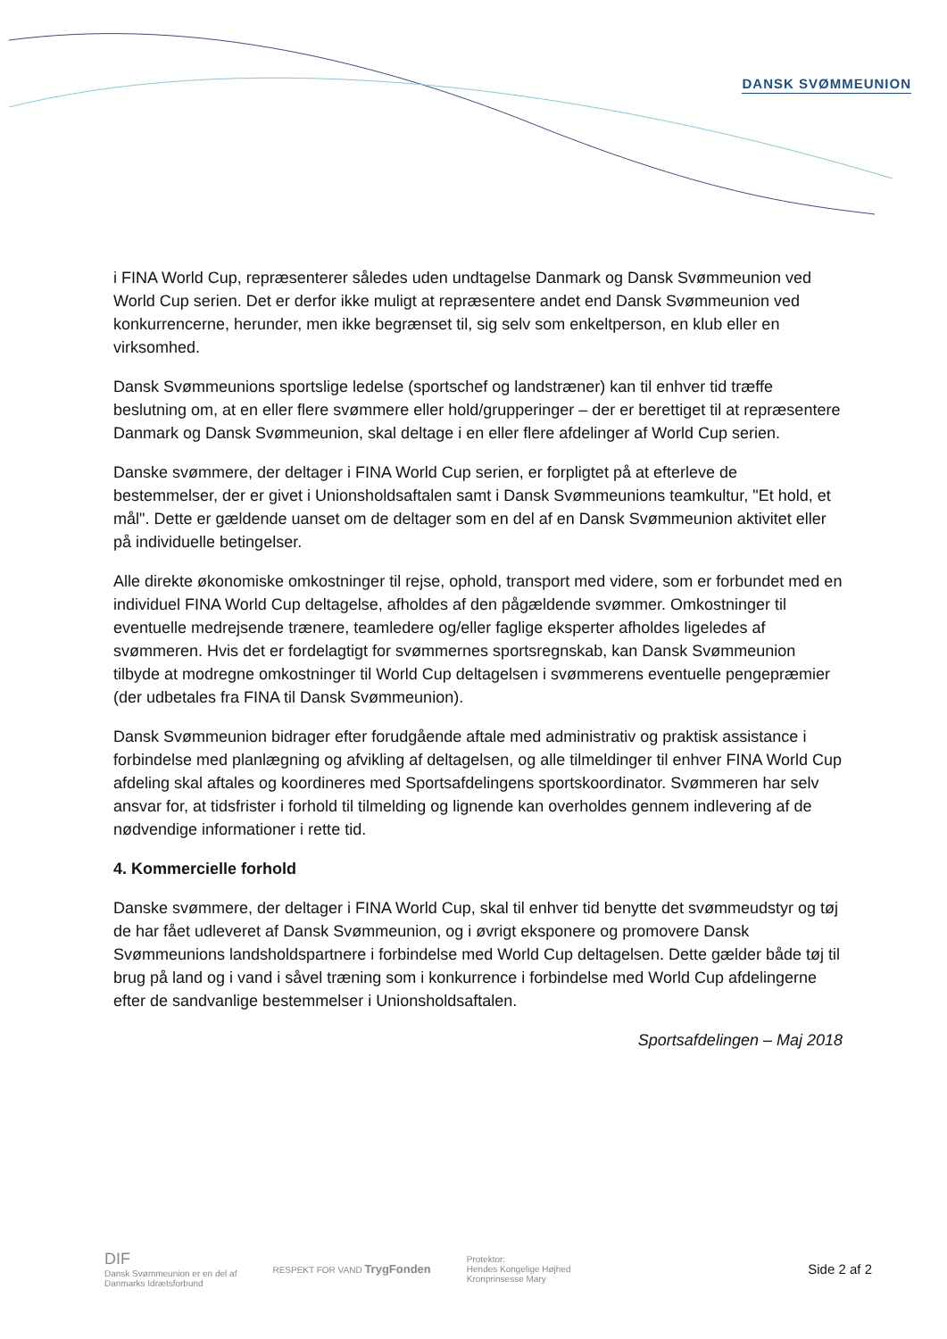DANSK SVØMMEUNION
i FINA World Cup, repræsenterer således uden undtagelse Danmark og Dansk Svømmeunion ved World Cup serien. Det er derfor ikke muligt at repræsentere andet end Dansk Svømmeunion ved konkurrencerne, herunder, men ikke begrænset til, sig selv som enkeltperson, en klub eller en virksomhed.
Dansk Svømmeunions sportslige ledelse (sportschef og landstræner) kan til enhver tid træffe beslutning om, at en eller flere svømmere eller hold/grupperinger – der er berettiget til at repræsentere Danmark og Dansk Svømmeunion, skal deltage i en eller flere afdelinger af World Cup serien.
Danske svømmere, der deltager i FINA World Cup serien, er forpligtet på at efterleve de bestemmelser, der er givet i Unionsholdsaftalen samt i Dansk Svømmeunions teamkultur, "Et hold, et mål". Dette er gældende uanset om de deltager som en del af en Dansk Svømmeunion aktivitet eller på individuelle betingelser.
Alle direkte økonomiske omkostninger til rejse, ophold, transport med videre, som er forbundet med en individuel FINA World Cup deltagelse, afholdes af den pågældende svømmer. Omkostninger til eventuelle medrejsende trænere, teamledere og/eller faglige eksperter afholdes ligeledes af svømmeren. Hvis det er fordelagtigt for svømmernes sportsregnskab, kan Dansk Svømmeunion tilbyde at modregne omkostninger til World Cup deltagelsen i svømmerens eventuelle pengepræmier (der udbetales fra FINA til Dansk Svømmeunion).
Dansk Svømmeunion bidrager efter forudgående aftale med administrativ og praktisk assistance i forbindelse med planlægning og afvikling af deltagelsen, og alle tilmeldinger til enhver FINA World Cup afdeling skal aftales og koordineres med Sportsafdelingens sportskoordinator. Svømmeren har selv ansvar for, at tidsfrister i forhold til tilmelding og lignende kan overholdes gennem indlevering af de nødvendige informationer i rette tid.
4. Kommercielle forhold
Danske svømmere, der deltager i FINA World Cup, skal til enhver tid benytte det svømmeudstyr og tøj de har fået udleveret af Dansk Svømmeunion, og i øvrigt eksponere og promovere Dansk Svømmeunions landsholdspartnere i forbindelse med World Cup deltagelsen. Dette gælder både tøj til brug på land og i vand i såvel træning som i konkurrence i forbindelse med World Cup afdelingerne efter de sandvanlige bestemmelser i Unionsholdsaftalen.
Sportsafdelingen – Maj 2018
DIF
Dansk Svømmeunion er en del af
Danmarks Idrætsforbund
RESPEKT FOR VAND TrygFonden
Protektor:
Hendes Kongelige Højhed
Kronprinsesse Mary
Side 2 af 2